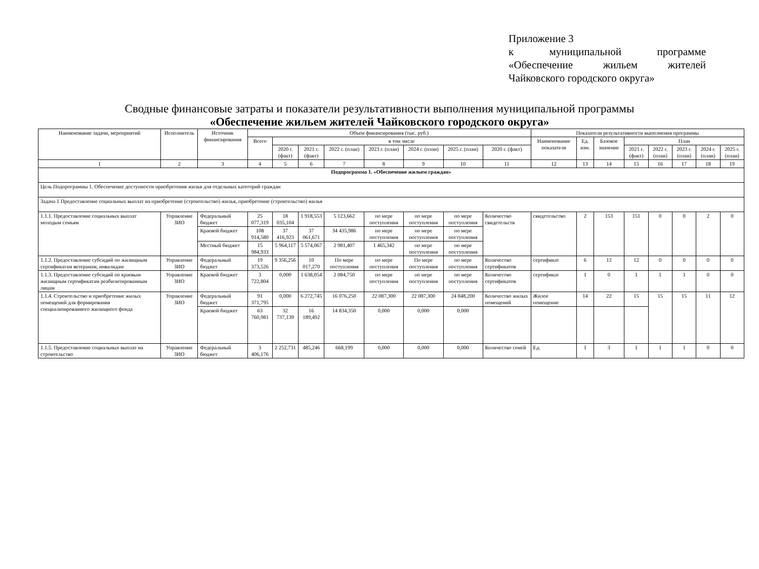Приложение 3
к муниципальной программе «Обеспечение жильем жителей Чайковского городского округа»
Сводные финансовые затраты и показатели результативности выполнения муниципальной программы
«Обеспечение жильем жителей Чайковского городского округа»
| Наименование задачи, мероприятий | Исполнитель | Источник финансирования | Объем финансирования (тыс. руб.) | | | | | | | | Показатели результативности выполнения программы | | | | | | | |
| --- | --- | --- | --- | --- | --- | --- | --- | --- | --- | --- | --- | --- | --- | --- | --- | --- | --- | --- |
| | | | Всего | в том числе | | | | | | | Наименование показателя | Ед. изм. | Базовое значение | План | | | | |
| | | | | 2020 г. (факт) | 2021 г. (факт) | 2022 г. (план) | 2023 г. (план) | 2024 г. (план) | 2025 г. (план) | 2020 г. (факт) | | | | 2021 г. (факт) | 2022 г. (план) | 2023 г. (план) | 2024 г. (план) | 2025 г. (план) |
| 1 | 2 | 3 | 4 | 5 | 6 | 7 | 8 | 9 | 10 | 11 | 12 | 13 | 14 | 15 | 16 | 17 | 18 | 19 |
| Подпрограмма 1. «Обеспечение жильем граждан» | | | | | | | | | | | | | | | | | | |
| Цель Подпрограммы 1. Обеспечение доступности приобретения жилья для отдельных категорий граждан | | | | | | | | | | | | | | | | | | |
| Задача 1 Предоставление социальных выплат на приобретение (строительство) жилья, приобретение (строительство) жилья | | | | | | | | | | | | | | | | | | |
| 1.1.1. Предоставление социальных выплат молодым семьям | Управление ЗИО | Федеральный бюджет | 25 077,319 | 18 035,104 | 1 918,553 | 5 123,662 | по мере поступления | по мере поступления | по мере поступления | Количество свидетельств | свидетельство | 2 | 153 | 151 | 0 | 0 | 2 | 0 |
| | | Краевой бюджет | 108 914,580 | 37 416,923 | 37 061,671 | 34 435,986 | по мере поступления | по мере поступления | по мере поступления | | | | | | | | | |
| | | Местный бюджет | 15 984,933 | 5 964,117 | 5 574,067 | 2 981,407 | 1 465,342 | по мере поступления | по мере поступления | | | | | | | | | |
| 1.1.2. Предоставление субсидий по жилищным сертификатам ветеранам, инвалидам | Управление ЗИО | Федеральный бюджет | 19 373,526 | 9 356,256 | 10 017,270 | По мере поступления | по мере поступления | По мере поступления | по мере поступления | Количество сертификатов | сертификат | 6 | 12 | 12 | 0 | 0 | 0 | 0 |
| 1.1.3. Предоставление субсидий по краевым жилищным сертификатам реабилитированным лицам | Управление ЗИО | Краевой бюджет | 3 722,804 | 0,000 | 1 638,054 | 2 084,750 | по мере поступления | по мере поступления | по мере поступления | Количество сертификатов | сертификат | 1 | 0 | 1 | 1 | 1 | 0 | 0 |
| 1.1.4. Строительство и приобретение жилых помещений для формирования специализированного жилищного фонда | Управление ЗИО | Федеральный бюджет | 91 371,795 | 0,000 | 6 272,745 | 16 076,250 | 22 087,300 | 22 087,300 | 24 848,200 | Количество жилых помещений | Жилое помещение | 14 | 22 | 15 | 15 | 15 | 11 | 12 |
| | | Краевой бюджет | 63 760,981 | 32 737,139 | 16 189,492 | 14 834,350 | 0,000 | 0,000 | 0,000 | | | | | | | | | |
| 1.1.5. Предоставление социальных выплат на строительство | Управление ЗИО | Федеральный бюджет | 3 406,176 | 2 252,731 | 485,246 | 668,199 | 0,000 | 0,000 | 0,000 | Количество семей | Ед. | 1 | 3 | 1 | 1 | 1 | 0 | 0 |